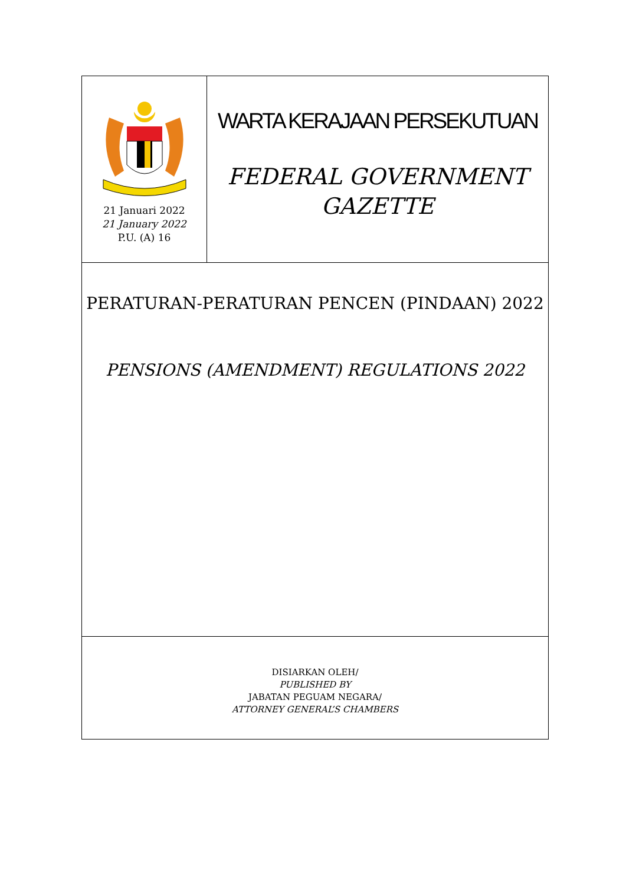21 Januari 2022
21 January 2022
P.U. (A) 16
WARTA KERAJAAN PERSEKUTUAN
FEDERAL GOVERNMENT
GAZETTE
PERATURAN-PERATURAN PENCEN (PINDAAN) 2022
PENSIONS (AMENDMENT) REGULATIONS 2022
DISIARKAN OLEH/
PUBLISHED BY
JABATAN PEGUAM NEGARA/
ATTORNEY GENERAL’S CHAMBERS